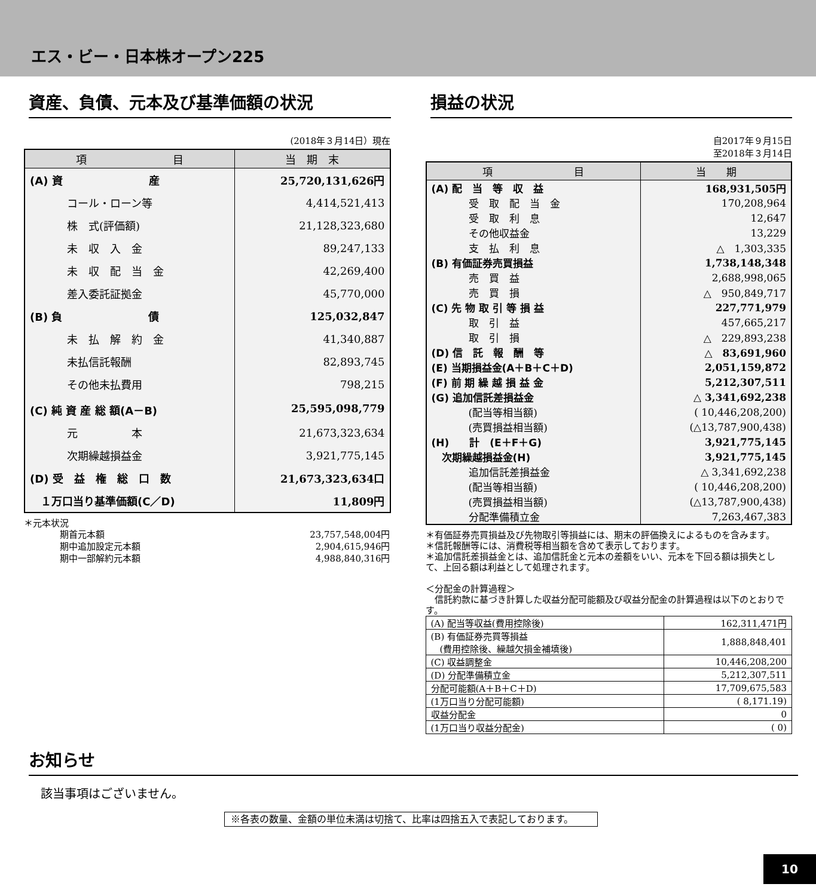エス・ビー・日本株オープン225
資産、負債、元本及び基準価額の状況
(2018年３月14日）現在
| 項 目 | 当 期 末 |
| --- | --- |
| (A) 資 産 | 25,720,131,626円 |
| コール・ローン等 | 4,414,521,413 |
| 株 式(評価額) | 21,128,323,680 |
| 未 収 入 金 | 89,247,133 |
| 未 収 配 当 金 | 42,269,400 |
| 差入委託証拠金 | 45,770,000 |
| (B) 負 債 | 125,032,847 |
| 未 払 解 約 金 | 41,340,887 |
| 未払信託報酬 | 82,893,745 |
| その他未払費用 | 798,215 |
| (C) 純 資 産 総 額(A－B) | 25,595,098,779 |
| 元 本 | 21,673,323,634 |
| 次期繰越損益金 | 3,921,775,145 |
| (D) 受 益 権 総 口 数 | 21,673,323,634口 |
| １万口当り基準価額(C／D) | 11,809円 |
＊元本状況
| 期首元本額 | 23,757,548,004円 |
| 期中追加設定元本額 | 2,904,615,946円 |
| 期中一部解約元本額 | 4,988,840,316円 |
損益の状況
自2017年９月15日
至2018年３月14日
| 項 目 | 当 期 |
| --- | --- |
| (A) 配 当 等 収 益 | 168,931,505円 |
| 受 取 配 当 金 | 170,208,964 |
| 受 取 利 息 | 12,647 |
| その他収益金 | 13,229 |
| 支 払 利 息 | △ 1,303,335 |
| (B) 有価証券売買損益 | 1,738,148,348 |
| 売 買 益 | 2,688,998,065 |
| 売 買 損 | △ 950,849,717 |
| (C) 先 物 取 引 等 損 益 | 227,771,979 |
| 取 引 益 | 457,665,217 |
| 取 引 損 | △ 229,893,238 |
| (D) 信 託 報 酬 等 | △ 83,691,960 |
| (E) 当期損益金(A＋B＋C＋D) | 2,051,159,872 |
| (F) 前 期 繰 越 損 益 金 | 5,212,307,511 |
| (G) 追加信託差損益金 | △ 3,341,692,238 |
| (配当等相当額) | ( 10,446,208,200) |
| (売買損益相当額) | (△13,787,900,438) |
| (H) 計 (E＋F＋G) | 3,921,775,145 |
| 次期繰越損益金(H) | 3,921,775,145 |
| 追加信託差損益金 | △ 3,341,692,238 |
| (配当等相当額) | ( 10,446,208,200) |
| (売買損益相当額) | (△13,787,900,438) |
| 分配準備積立金 | 7,263,467,383 |
＊有価証券売買損益及び先物取引等損益には、期末の評価換えによるものを含みます。
＊信託報酬等には、消費税等相当額を含めて表示しております。
＊追加信託差損益金とは、追加信託金と元本の差額をいい、元本を下回る額は損失として、上回る額は利益として処理されます。
＜分配金の計算過程＞
　信託約款に基づき計算した収益分配可能額及び収益分配金の計算過程は以下のとおりです。
| (A) 配当等収益(費用控除後) | 162,311,471円 |
| (B) 有価証券売買等損益 (費用控除後、繰越欠損金補填後) | 1,888,848,401 |
| (C) 収益調整金 | 10,446,208,200 |
| (D) 分配準備積立金 | 5,212,307,511 |
| 分配可能額(A＋B＋C＋D) | 17,709,675,583 |
| (1万口当り分配可能額) | ( 8,171.19) |
| 収益分配金 | 0 |
| (1万口当り収益分配金) | ( 0) |
お知らせ
該当事項はございません。
※各表の数量、金額の単位未満は切捨て、比率は四捨五入で表記しております。
10